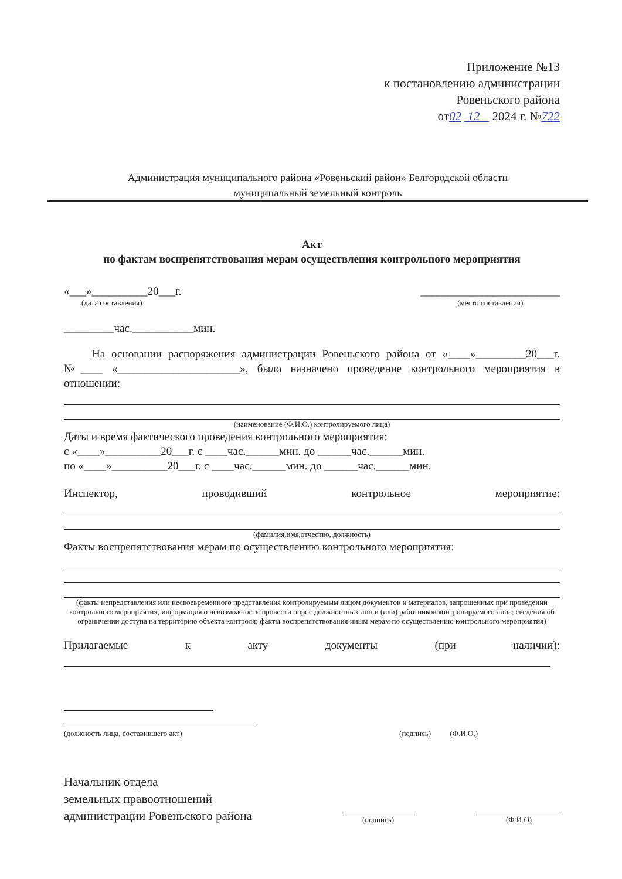Приложение №13
к постановлению администрации
Ровеньского района
от02 12 2024 г. №722
Администрация муниципального района «Ровеньский район» Белгородской области
муниципальный земельный контроль
Акт
по фактам воспрепятствования мерам осуществления контрольного мероприятия
«___»__________20___г.
(дата составления)
_________________________
(место составления)
_________час.___________мин.
На основании распоряжения администрации Ровеньского района от «____»_________20___г. №____ «______________________», было назначено проведение контрольного мероприятия в отношении:
(наименование (Ф.И.О.) контролируемого лица)
Даты и время фактического проведения контрольного мероприятия:
с «____»__________20___г. с ____час.______мин. до ______час.______мин.
по «____»__________20___г. с ____час.______мин. до ______час.______мин.
Инспектор, проводивший контрольное мероприятие:
(фамилия,имя,отчество, должность)
Факты воспрепятствования мерам по осуществлению контрольного мероприятия:
(факты непредставления или несвоевременного представления контролируемым лицом документов и материалов, запрошенных при проведении контрольного мероприятия; информация о невозможности провести опрос должностных лиц и (или) работников контролируемого лица; сведения об ограничении доступа на территорию объекта контроля; факты воспрепятствования иным мерам по осуществлению контрольного мероприятия)
Прилагаемые к акту документы (при наличии):
(должность лица, составившего акт) (подпись) (Ф.И.О.)
Начальник отдела
земельных правоотношений
администрации Ровеньского района
(подпись)
(Ф.И.О)